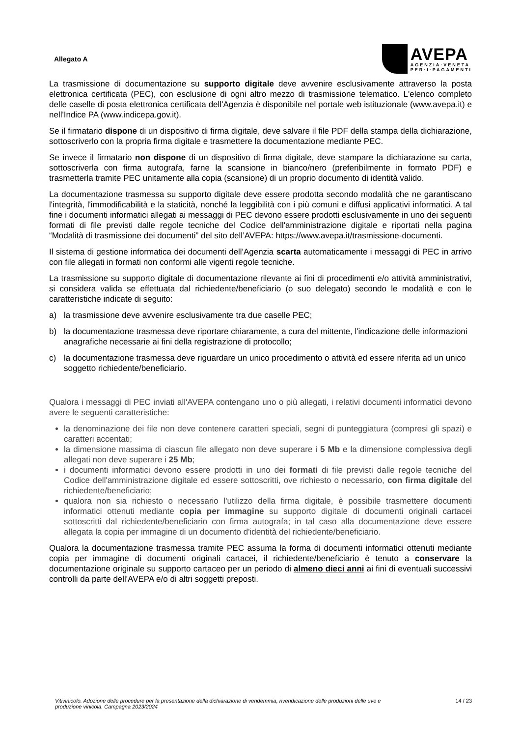Allegato A
AVEPA
AGENZIA·VENETA
PER·I·PAGAMENTI
La trasmissione di documentazione su supporto digitale deve avvenire esclusivamente attraverso la posta elettronica certificata (PEC), con esclusione di ogni altro mezzo di trasmissione telematico. L'elenco completo delle caselle di posta elettronica certificata dell'Agenzia è disponibile nel portale web istituzionale (www.avepa.it) e nell'Indice PA (www.indicepa.gov.it).
Se il firmatario dispone di un dispositivo di firma digitale, deve salvare il file PDF della stampa della dichiarazione, sottoscriverlo con la propria firma digitale e trasmettere la documentazione mediante PEC.
Se invece il firmatario non dispone di un dispositivo di firma digitale, deve stampare la dichiarazione su carta, sottoscriverla con firma autografa, farne la scansione in bianco/nero (preferibilmente in formato PDF) e trasmetterla tramite PEC unitamente alla copia (scansione) di un proprio documento di identità valido.
La documentazione trasmessa su supporto digitale deve essere prodotta secondo modalità che ne garantiscano l'integrità, l'immodificabilità e la staticità, nonché la leggibilità con i più comuni e diffusi applicativi informatici. A tal fine i documenti informatici allegati ai messaggi di PEC devono essere prodotti esclusivamente in uno dei seguenti formati di file previsti dalle regole tecniche del Codice dell'amministrazione digitale e riportati nella pagina “Modalità di trasmissione dei documenti” del sito dell’AVEPA: https://www.avepa.it/trasmissione-documenti.
Il sistema di gestione informatica dei documenti dell'Agenzia scarta automaticamente i messaggi di PEC in arrivo con file allegati in formati non conformi alle vigenti regole tecniche.
La trasmissione su supporto digitale di documentazione rilevante ai fini di procedimenti e/o attività amministrativi, si considera valida se effettuata dal richiedente/beneficiario (o suo delegato) secondo le modalità e con le caratteristiche indicate di seguito:
a) la trasmissione deve avvenire esclusivamente tra due caselle PEC;
b) la documentazione trasmessa deve riportare chiaramente, a cura del mittente, l'indicazione delle informazioni anagrafiche necessarie ai fini della registrazione di protocollo;
c) la documentazione trasmessa deve riguardare un unico procedimento o attività ed essere riferita ad un unico soggetto richiedente/beneficiario.
Qualora i messaggi di PEC inviati all'AVEPA contengano uno o più allegati, i relativi documenti informatici devono avere le seguenti caratteristiche:
la denominazione dei file non deve contenere caratteri speciali, segni di punteggiatura (compresi gli spazi) e caratteri accentati;
la dimensione massima di ciascun file allegato non deve superare i 5 Mb e la dimensione complessiva degli allegati non deve superare i 25 Mb;
i documenti informatici devono essere prodotti in uno dei formati di file previsti dalle regole tecniche del Codice dell'amministrazione digitale ed essere sottoscritti, ove richiesto o necessario, con firma digitale del richiedente/beneficiario;
qualora non sia richiesto o necessario l'utilizzo della firma digitale, è possibile trasmettere documenti informatici ottenuti mediante copia per immagine su supporto digitale di documenti originali cartacei sottoscritti dal richiedente/beneficiario con firma autografa; in tal caso alla documentazione deve essere allegata la copia per immagine di un documento d'identità del richiedente/beneficiario.
Qualora la documentazione trasmessa tramite PEC assuma la forma di documenti informatici ottenuti mediante copia per immagine di documenti originali cartacei, il richiedente/beneficiario è tenuto a conservare la documentazione originale su supporto cartaceo per un periodo di almeno dieci anni ai fini di eventuali successivi controlli da parte dell'AVEPA e/o di altri soggetti preposti.
Vitivinicolo. Adozione delle procedure per la presentazione della dichiarazione di vendemmia, rivendicazione delle produzioni delle uve e produzione vinicola. Campagna 2023/2024 14 / 23